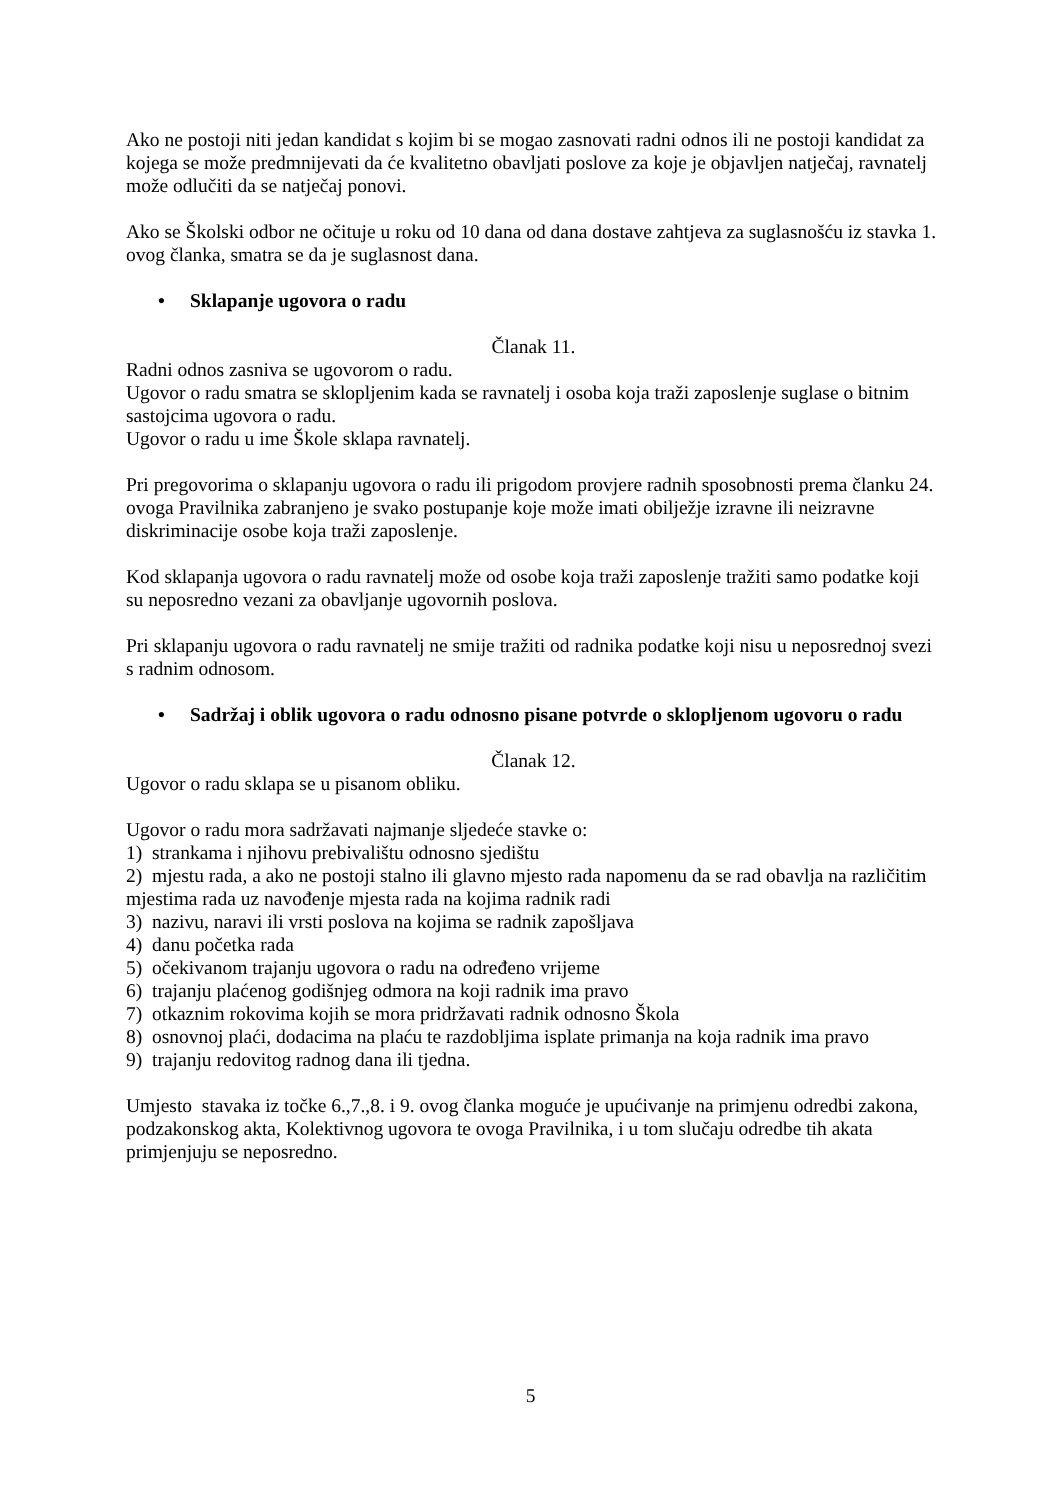Ako ne postoji niti jedan kandidat s kojim bi se mogao zasnovati radni odnos ili ne postoji kandidat za kojega se može predmnijevati da će kvalitetno obavljati poslove za koje je objavljen natječaj, ravnatelj može odlučiti da se natječaj ponovi.
Ako se Školski odbor ne očituje u roku od 10 dana od dana dostave zahtjeva za suglasnošću iz stavka 1. ovog članka, smatra se da je suglasnost dana.
• Sklapanje ugovora o radu
Članak 11.
Radni odnos zasniva se ugovorom o radu.
Ugovor o radu smatra se sklopljenim kada se ravnatelj i osoba koja traži zaposlenje suglase o bitnim sastojcima ugovora o radu.
Ugovor o radu u ime Škole sklapa ravnatelj.
Pri pregovorima o sklapanju ugovora o radu ili prigodom provjere radnih sposobnosti prema članku 24. ovoga Pravilnika zabranjeno je svako postupanje koje može imati obilježje izravne ili neizravne diskriminacije osobe koja traži zaposlenje.
Kod sklapanja ugovora o radu ravnatelj može od osobe koja traži zaposlenje tražiti samo podatke koji su neposredno vezani za obavljanje ugovornih poslova.
Pri sklapanju ugovora o radu ravnatelj ne smije tražiti od radnika podatke koji nisu u neposrednoj svezi s radnim odnosom.
• Sadržaj i oblik ugovora o radu odnosno pisane potvrde o sklopljenom ugovoru o radu
Članak 12.
Ugovor o radu sklapa se u pisanom obliku.
Ugovor o radu mora sadržavati najmanje sljedeće stavke o:
1) strankama i njihovu prebivalištu odnosno sjedištu
2) mjestu rada, a ako ne postoji stalno ili glavno mjesto rada napomenu da se rad obavlja na različitim mjestima rada uz navođenje mjesta rada na kojima radnik radi
3) nazivu, naravi ili vrsti poslova na kojima se radnik zapošljava
4) danu početka rada
5) očekivanom trajanju ugovora o radu na određeno vrijeme
6) trajanju plaćenog godišnjeg odmora na koji radnik ima pravo
7) otkaznim rokovima kojih se mora pridržavati radnik odnosno Škola
8) osnovnoj plaći, dodacima na plaću te razdobljima isplate primanja na koja radnik ima pravo
9) trajanju redovitog radnog dana ili tjedna.
Umjesto stavaka iz točke 6.,7.,8. i 9. ovog članka moguće je upućivanje na primjenu odredbi zakona, podzakonskog akta, Kolektivnog ugovora te ovoga Pravilnika, i u tom slučaju odredbe tih akata primjenjuju se neposredno.
5